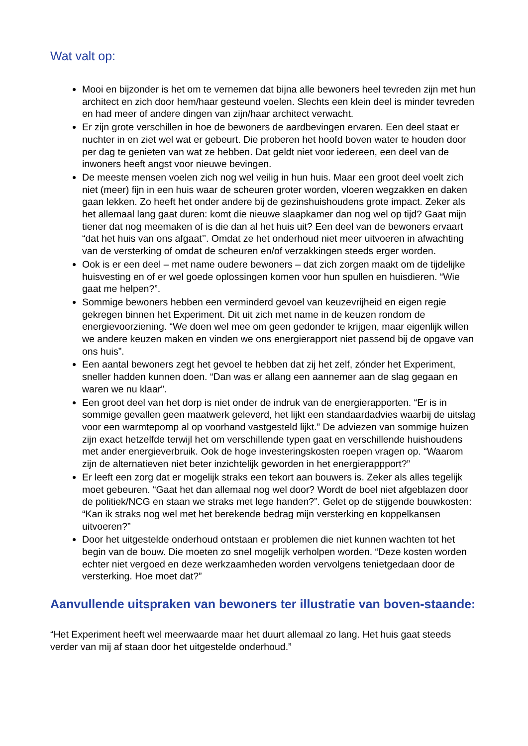Wat valt op:
Mooi en bijzonder is het om te vernemen dat bijna alle bewoners heel tevreden zijn met hun architect en zich door hem/haar gesteund voelen. Slechts een klein deel is minder tevreden en had meer of andere dingen van zijn/haar architect verwacht.
Er zijn grote verschillen in hoe de bewoners de aardbevingen ervaren. Een deel staat er nuchter in en ziet wel wat er gebeurt. Die proberen het hoofd boven water te houden door per dag te genieten van wat ze hebben. Dat geldt niet voor iedereen, een deel van de inwoners heeft angst voor nieuwe bevingen.
De meeste mensen voelen zich nog wel veilig in hun huis. Maar een groot deel voelt zich niet (meer) fijn in een huis waar de scheuren groter worden, vloeren wegzakken en daken gaan lekken. Zo heeft het onder andere bij de gezinshuishoudens grote impact. Zeker als het allemaal lang gaat duren: komt die nieuwe slaapkamer dan nog wel op tijd? Gaat mijn tiener dat nog meemaken of is die dan al het huis uit? Een deel van de bewoners ervaart “dat het huis van ons afgaat’’. Omdat ze het onderhoud niet meer uitvoeren in afwachting van de versterking of omdat de scheuren en/of verzakkingen steeds erger worden.
Ook is er een deel – met name oudere bewoners – dat zich zorgen maakt om de tijdelijke huisvesting en of er wel goede oplossingen komen voor hun spullen en huisdieren. “Wie gaat me helpen?”.
Sommige bewoners hebben een verminderd gevoel van keuzevrijheid en eigen regie gekregen binnen het Experiment. Dit uit zich met name in de keuzen rondom de energievoorziening. “We doen wel mee om geen gedonder te krijgen, maar eigenlijk willen we andere keuzen maken en vinden we ons energierapport niet passend bij de opgave van ons huis”.
Een aantal bewoners zegt het gevoel te hebben dat zij het zelf, zónder het Experiment, sneller hadden kunnen doen. “Dan was er allang een aannemer aan de slag gegaan en waren we nu klaar”.
Een groot deel van het dorp is niet onder de indruk van de energierapporten. “Er is in sommige gevallen geen maatwerk geleverd, het lijkt een standaardadvies waarbij de uitslag voor een warmtepomp al op voorhand vastgesteld lijkt.” De adviezen van sommige huizen zijn exact hetzelfde terwijl het om verschillende typen gaat en verschillende huishoudens met ander energieverbruik. Ook de hoge investeringskosten roepen vragen op. “Waarom zijn de alternatieven niet beter inzichtelijk geworden in het energierappport?”
Er leeft een zorg dat er mogelijk straks een tekort aan bouwers is. Zeker als alles tegelijk moet gebeuren. “Gaat het dan allemaal nog wel door? Wordt de boel niet afgeblazen door de politiek/NCG en staan we straks met lege handen?”. Gelet op de stijgende bouwkosten: “Kan ik straks nog wel met het berekende bedrag mijn versterking en koppelkansen uitvoeren?”
Door het uitgestelde onderhoud ontstaan er problemen die niet kunnen wachten tot het begin van de bouw. Die moeten zo snel mogelijk verholpen worden. “Deze kosten worden echter niet vergoed en deze werkzaamheden worden vervolgens tenietgedaan door de versterking. Hoe moet dat?”
Aanvullende uitspraken van bewoners ter illustratie van boven-staande:
“Het Experiment heeft wel meerwaarde maar het duurt allemaal zo lang. Het huis gaat steeds verder van mij af staan door het uitgestelde onderhoud.”